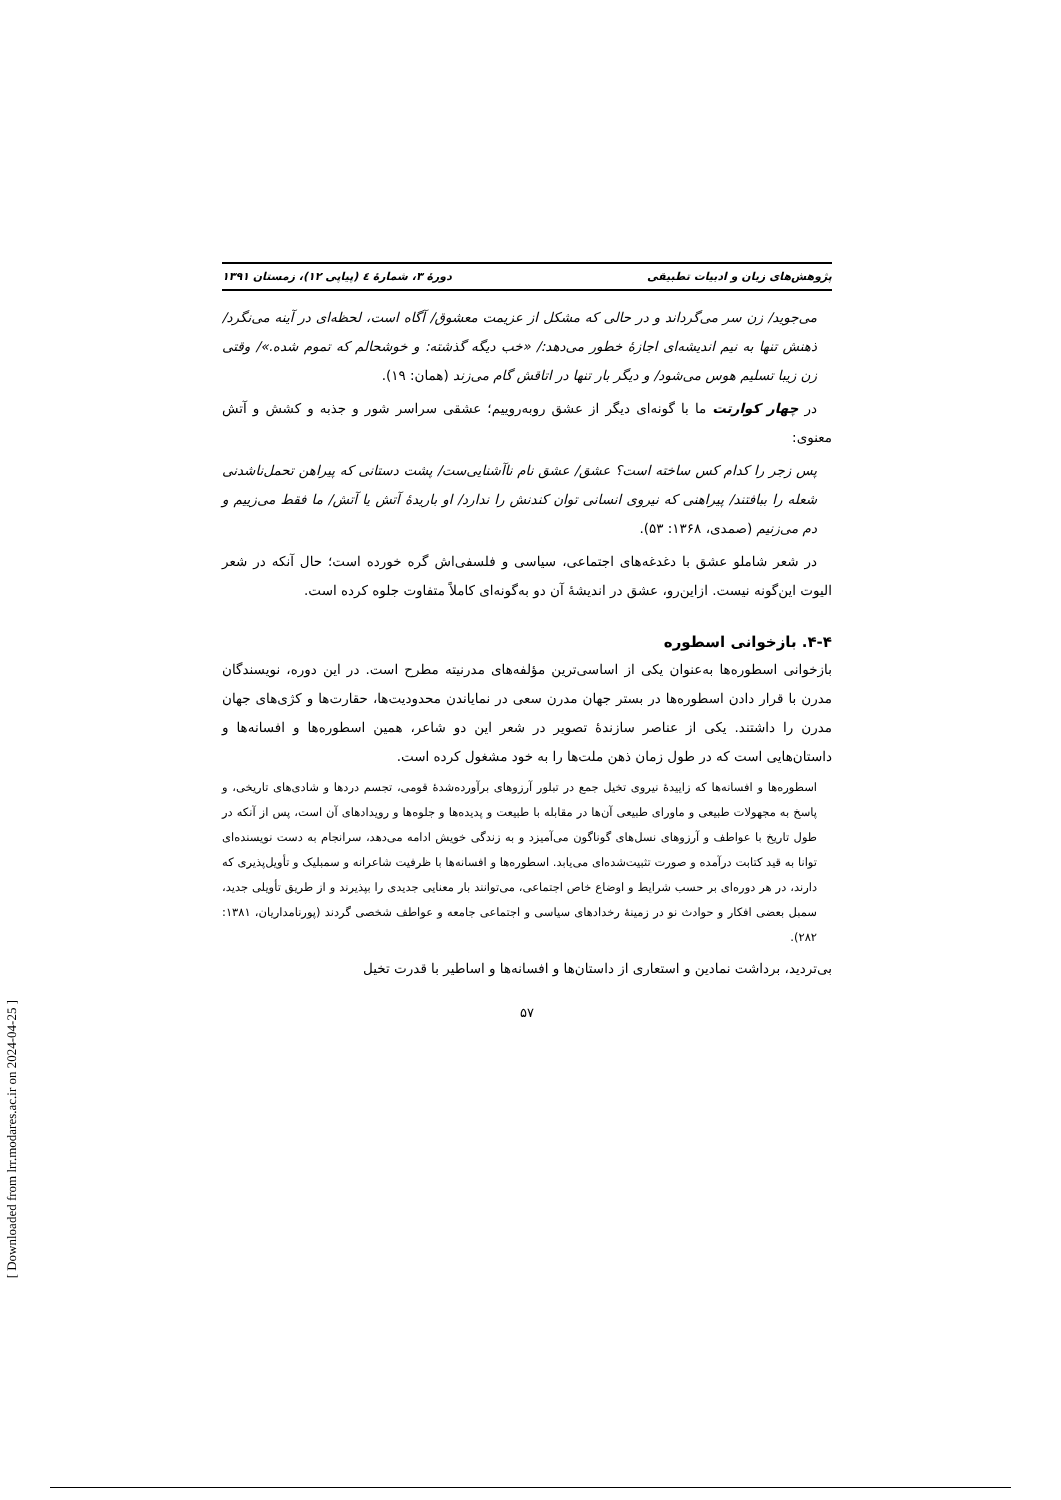پژوهش‌های زبان و ادبیات تطبیقی دورهٔ ۳، شمارهٔ ٤ (پیاپی ۱۲)، زمستان ۱۳۹۱
می‌جوید/ زن سر می‌گرداند و در حالی که مشکل از عزیمت معشوق/ آگاه است، لحظه‌ای در آینه می‌نگرد/ ذهنش تنها به نیم اندیشه‌ای اجازهٔ خطور می‌دهد:/ «خب دیگه گذشته: و خوشحالم که تموم شده.»/ وقتی زن زیبا تسلیم هوس می‌شود/ و دیگر بار تنها در اتاقش گام می‌زند (همان: ۱۹).
در چهار کوارتت ما با گونه‌ای دیگر از عشق روبه‌روییم؛ عشقی سراسر شور و جذبه و کشش و آتش معنوی:
پس زجر را کدام کس ساخته است؟ عشق/ عشق نام ناآشنایی‌ست/ پشت دستانی که پیراهن تحمل‌ناشدنی شعله را ببافتند/ پیراهنی که نیروی انسانی توان کندنش را ندارد/ او باریدهٔ آتش یا آتش/ ما فقط می‌زییم و دم می‌زنیم (صمدی، ۱۳۶۸: ۵۳).
در شعر شاملو عشق با دغدغه‌های اجتماعی، سیاسی و فلسفی‌اش گره خورده است؛ حال آنکه در شعر الیوت این‌گونه نیست. ازاین‌رو، عشق در اندیشهٔ آن دو به‌گونه‌ای کاملاً متفاوت جلوه کرده است.
۴-۴. بازخوانی اسطوره
بازخوانی اسطوره‌ها به‌عنوان یکی از اساسی‌ترین مؤلفه‌های مدرنیته مطرح است. در این دوره، نویسندگان مدرن با قرار دادن اسطوره‌ها در بستر جهان مدرن سعی در نمایاندن محدودیت‌ها، حقارت‌ها و کژی‌های جهان مدرن را داشتند. یکی از عناصر سازندهٔ تصویر در شعر این دو شاعر، همین اسطوره‌ها و افسانه‌ها و داستان‌هایی است که در طول زمان ذهن ملت‌ها را به خود مشغول کرده است.
اسطوره‌ها و افسانه‌ها که زاییدهٔ نیروی تخیل جمع در تبلور آرزوهای برآورده‌شدهٔ قومی، تجسم دردها و شادی‌های تاریخی، و پاسخ به مجهولات طبیعی و ماورای طبیعی آن‌ها در مقابله با طبیعت و پدیده‌ها و جلوه‌ها و رویدادهای آن است، پس از آنکه در طول تاریخ با عواطف و آرزوهای نسل‌های گوناگون می‌آمیزد و به زندگی خویش ادامه می‌دهد، سرانجام به دست نویسنده‌ای توانا به قید کتابت درآمده و صورت تثبیت‌شده‌ای می‌یابد. اسطوره‌ها و افسانه‌ها با ظرفیت شاعرانه و سمبلیک و تأویل‌پذیری که دارند، در هر دوره‌ای بر حسب شرایط و اوضاع خاص اجتماعی، می‌توانند بار معنایی جدیدی را بپذیرند و از طریق تأویلی جدید، سمبل بعضی افکار و حوادث نو در زمینهٔ رخدادهای سیاسی و اجتماعی جامعه و عواطف شخصی گردند (پورنامداریان، ۱۳۸۱: ۲۸۲).
بی‌تردید، برداشت نمادین و استعاری از داستان‌ها و افسانه‌ها و اساطیر با قدرت تخیل
۵۷
[ Downloaded from lrr.modares.ac.ir on 2024-04-25 ]